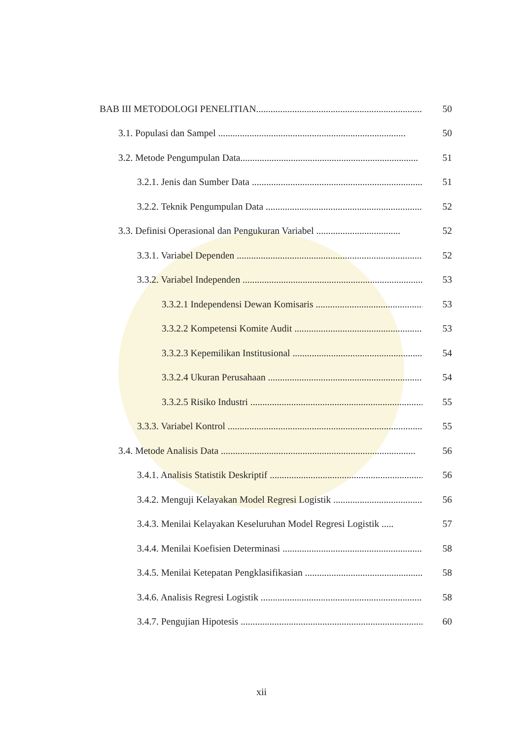BAB III METODOLOGI PENELITIAN....................................................................... 50
3.1. Populasi dan Sampel .............................................................................. 50
3.2. Metode Pengumpulan Data.......................................................................... 51
3.2.1. Jenis dan Sumber Data ........................................................................... 51
3.2.2. Teknik Pengumpulan Data ...................................................................... 52
3.3. Definisi Operasional dan Pengukuran Variabel ................................... 52
3.3.1. Variabel Dependen .................................................................................. 52
3.3.2. Variabel Independen ............................................................................... 53
3.3.2.1 Independensi Dewan Komisaris ................................................ 53
3.3.2.2 Kompetensi Komite Audit ......................................................... 53
3.3.2.3 Kepemilikan Institusional .......................................................... 54
3.3.2.4 Ukuran Perusahaan ..................................................................... 54
3.3.2.5 Risiko Industri ............................................................................ 55
3.3.3. Variabel Kontrol ...................................................................................... 55
3.4. Metode Analisis Data ................................................................................. 56
3.4.1. Analisis Statistik Deskriptif .................................................................... 56
3.4.2. Menguji Kelayakan Model Regresi Logistik ........................................... 56
3.4.3. Menilai Kelayakan Keseluruhan Model Regresi Logistik ..... 57
3.4.4. Menilai Koefisien Determinasi .................................................................. 58
3.4.5. Menilai Ketepatan Pengklasifikasian ........................................................ 58
3.4.6. Analisis Regresi Logistik ......................................................................... 58
3.4.7. Pengujian Hipotesis .................................................................................. 60
xii